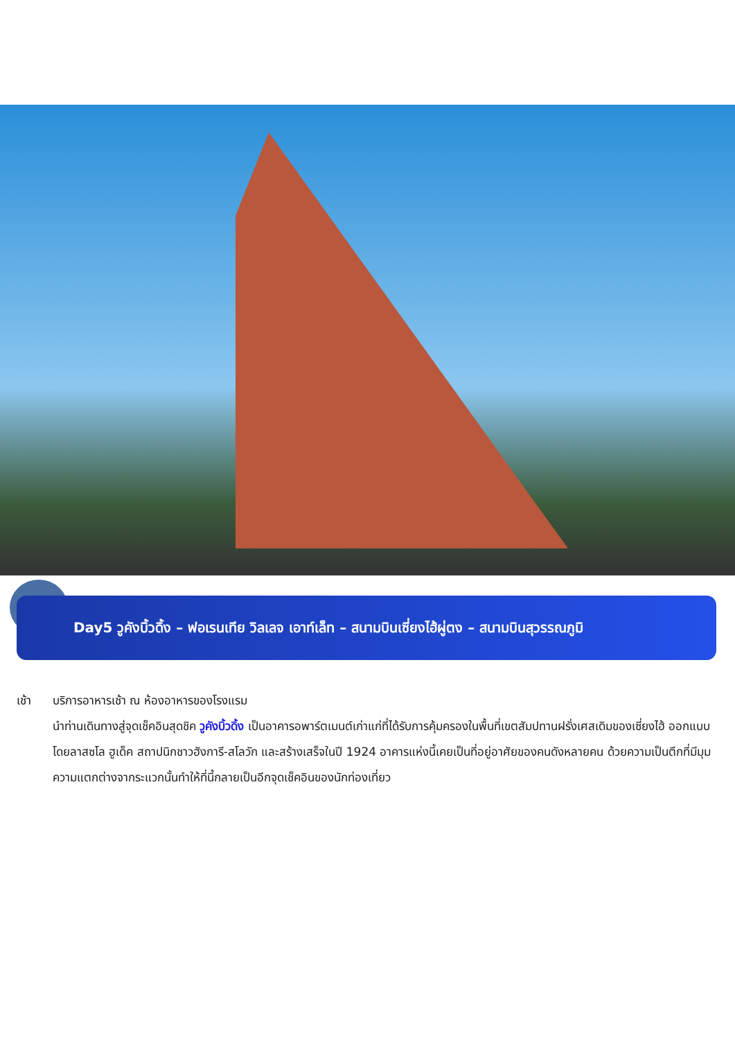Day5 วูคังบิ้วดิ้ง – ฟอเรนเทีย วิลเลจ เอาท์เล็ท – สนามบินเซี่ยงไฮ้ผู่ตง – สนามบินสุวรรณภูมิ
เช้า บริการอาหารเช้า ณ ห้องอาหารของโรงแรม
นำท่านเดินทางสู่จุดเช็คอินสุดชิค วูคังบิ้วดิ้ง เป็นอาคารอพาร์ตเมนต์เก่าแก่ที่ได้รับการคุ้มครองในพื้นที่เขตสัมปทานฝรั่งเศสเดิมของเซี่ยงไฮ้ ออกแบบโดยลาสซโล ฮูเด็ค สถาปนิกชาวฮังการี-สโลวัก และสร้างเสร็จในปี 1924 อาคารแห่งนี้เคยเป็นที่อยู่อาศัยของคนดังหลายคน ด้วยความเป็นตึกที่มีมุมความแตกต่างจากระแวกนั้นทำให้ที่นี้กลายเป็นอีกจุดเช็คอินของนักท่องเที่ยว